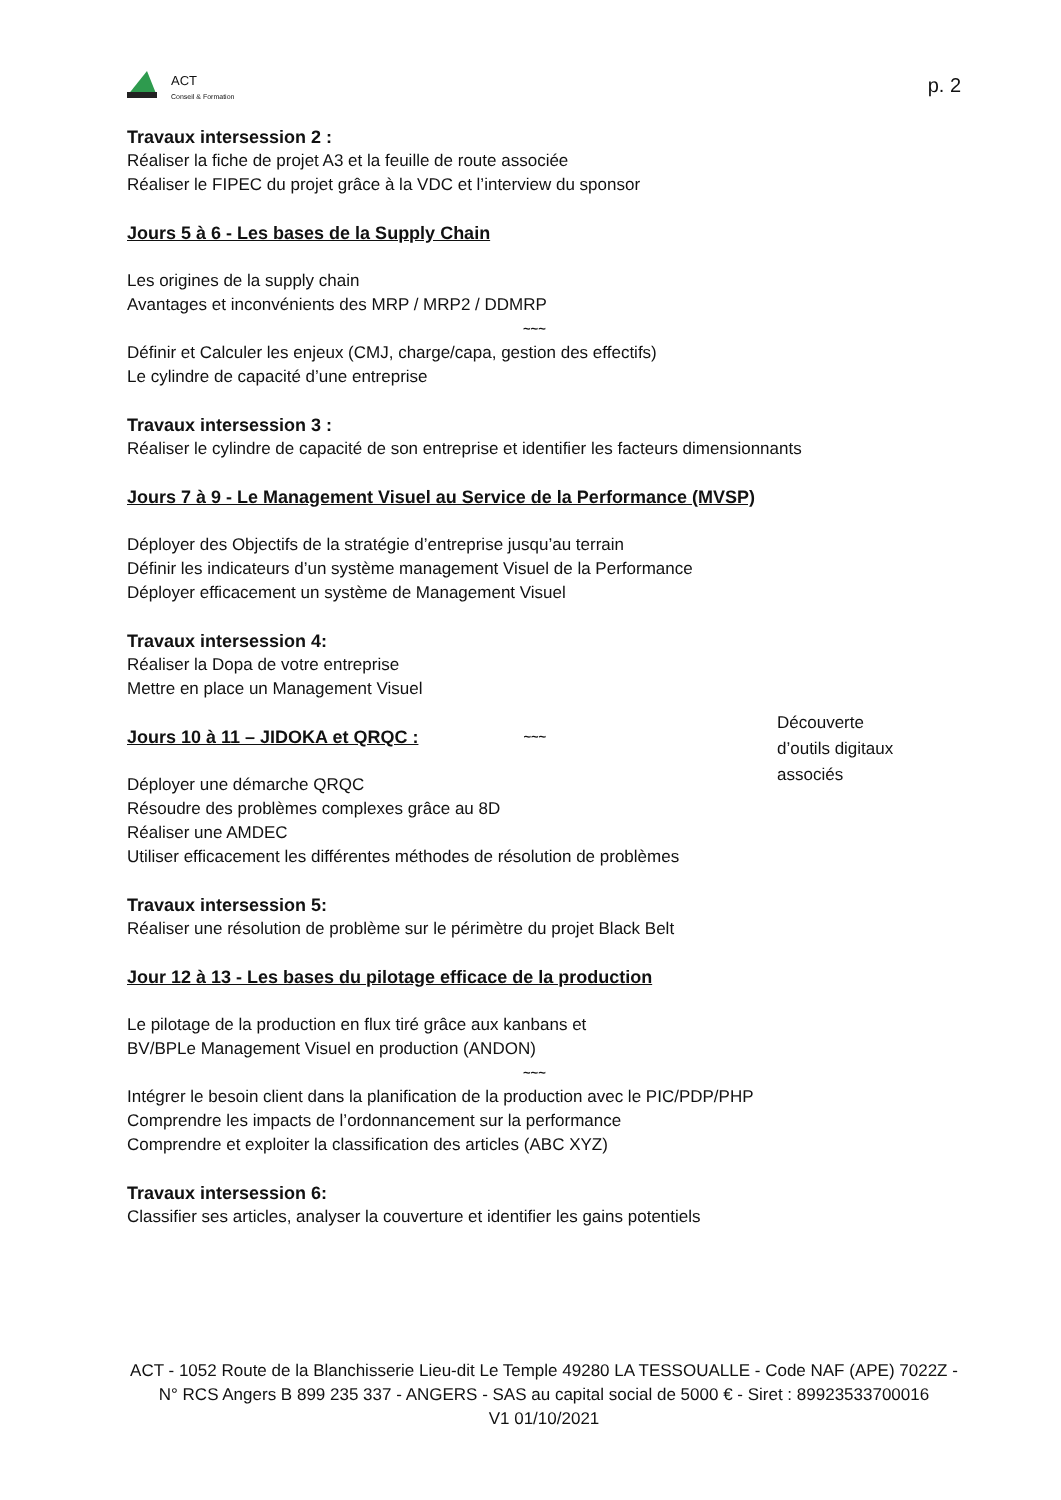ACT
Conseil & Formation
p. 2
Travaux intersession 2 :
Réaliser la fiche de projet A3 et la feuille de route associée
Réaliser le FIPEC du projet grâce à la VDC et l’interview du sponsor
Jours 5 à 6 - Les bases de la Supply Chain
Les origines de la supply chain
Avantages et inconvénients des MRP / MRP2 / DDMRP
~~~
Définir et Calculer les enjeux (CMJ, charge/capa, gestion des effectifs)
Le cylindre de capacité d’une entreprise
Travaux intersession 3 :
Réaliser le cylindre de capacité de son entreprise et identifier les facteurs dimensionnants
Jours 7 à 9 - Le Management Visuel au Service de la Performance (MVSP)
Déployer des Objectifs de la stratégie d’entreprise jusqu’au terrain
Définir les indicateurs d’un système management Visuel de la Performance
Déployer efficacement un système de Management Visuel
Travaux intersession 4:
Réaliser la Dopa de votre entreprise
Mettre en place un Management Visuel
Jours 10 à 11 – JIDOKA et QRQC :
~~~
Déployer une démarche QRQC
Résoudre des problèmes complexes grâce au 8D
Réaliser une AMDEC
Utiliser efficacement les différentes méthodes de résolution de problèmes
Travaux intersession 5:
Réaliser une résolution de problème sur le périmètre du projet Black Belt
Jour 12 à 13 - Les bases du pilotage efficace de la production
Le pilotage de la production en flux tiré grâce aux kanbans et
BV/BPLe Management Visuel en production (ANDON)
~~~
Intégrer le besoin client dans la planification de la production avec le PIC/PDP/PHP
Comprendre les impacts de l’ordonnancement sur la performance
Comprendre et exploiter la classification des articles (ABC XYZ)
Travaux intersession 6:
Classifier ses articles, analyser la couverture et identifier les gains potentiels
Découverte d’outils digitaux associés
ACT - 1052 Route de la Blanchisserie Lieu-dit Le Temple 49280 LA TESSOUALLE - Code NAF (APE) 7022Z - N° RCS Angers B 899 235 337 - ANGERS - SAS au capital social de 5000 € - Siret : 89923533700016
V1 01/10/2021